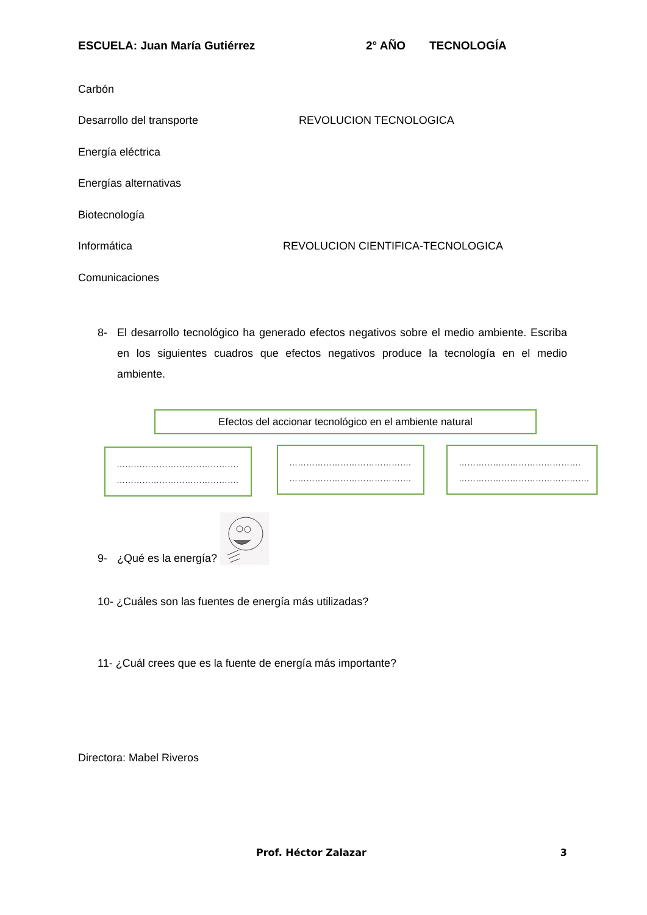ESCUELA: Juan María Gutiérrez 2° AÑO TECNOLOGÍA
Carbón
Desarrollo del transporte REVOLUCION TECNOLOGICA
Energía eléctrica
Energías alternativas
Biotecnología
Informática REVOLUCION CIENTIFICA-TECNOLOGICA
Comunicaciones
8- El desarrollo tecnológico ha generado efectos negativos sobre el medio ambiente. Escriba en los siguientes cuadros que efectos negativos produce la tecnología en el medio ambiente.
Efectos del accionar tecnológico en el ambiente natural
…………………………………….
…………………………………….
…………………………………….
…………………………………….
…………………………………….
……………………………………….
9- ¿Qué es la energía?
10- ¿Cuáles son las fuentes de energía más utilizadas?
11- ¿Cuál crees que es la fuente de energía más importante?
Directora: Mabel Riveros
Prof. Héctor Zalazar 3